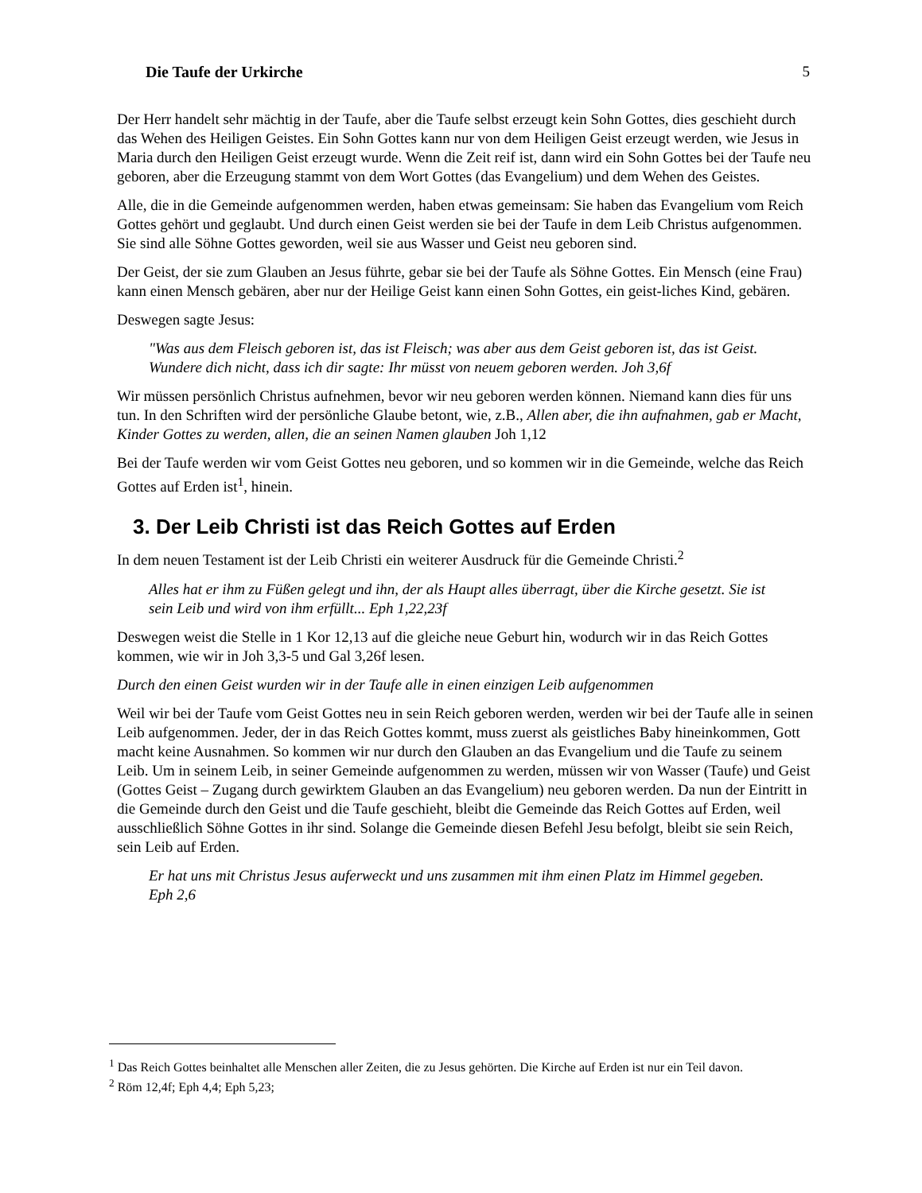Die Taufe der Urkirche 5
Der Herr handelt sehr mächtig in der Taufe, aber die Taufe selbst erzeugt kein Sohn Gottes, dies geschieht durch das Wehen des Heiligen Geistes. Ein Sohn Gottes kann nur von dem Heiligen Geist erzeugt werden, wie Jesus in Maria durch den Heiligen Geist erzeugt wurde. Wenn die Zeit reif ist, dann wird ein Sohn Gottes bei der Taufe neu geboren, aber die Erzeugung stammt von dem Wort Gottes (das Evangelium) und dem Wehen des Geistes.
Alle, die in die Gemeinde aufgenommen werden, haben etwas gemeinsam: Sie haben das Evangelium vom Reich Gottes gehört und geglaubt. Und durch einen Geist werden sie bei der Taufe in dem Leib Christus aufgenommen. Sie sind alle Söhne Gottes geworden, weil sie aus Wasser und Geist neu geboren sind.
Der Geist, der sie zum Glauben an Jesus führte, gebar sie bei der Taufe als Söhne Gottes. Ein Mensch (eine Frau) kann einen Mensch gebären, aber nur der Heilige Geist kann einen Sohn Gottes, ein geist-liches Kind, gebären.
Deswegen sagte Jesus:
"Was aus dem Fleisch geboren ist, das ist Fleisch; was aber aus dem Geist geboren ist, das ist Geist. Wundere dich nicht, dass ich dir sagte: Ihr müsst von neuem geboren werden. Joh 3,6f
Wir müssen persönlich Christus aufnehmen, bevor wir neu geboren werden können. Niemand kann dies für uns tun. In den Schriften wird der persönliche Glaube betont, wie, z.B., Allen aber, die ihn aufnahmen, gab er Macht, Kinder Gottes zu werden, allen, die an seinen Namen glauben Joh 1,12
Bei der Taufe werden wir vom Geist Gottes neu geboren, und so kommen wir in die Gemeinde, welche das Reich Gottes auf Erden ist<sup>1</sup>, hinein.
3. Der Leib Christi ist das Reich Gottes auf Erden
In dem neuen Testament ist der Leib Christi ein weiterer Ausdruck für die Gemeinde Christi.<sup>2</sup>
Alles hat er ihm zu Füßen gelegt und ihn, der als Haupt alles überragt, über die Kirche gesetzt. Sie ist sein Leib und wird von ihm erfüllt... Eph 1,22,23f
Deswegen weist die Stelle in 1 Kor 12,13 auf die gleiche neue Geburt hin, wodurch wir in das Reich Gottes kommen, wie wir in Joh 3,3-5 und Gal 3,26f lesen.
Durch den einen Geist wurden wir in der Taufe alle in einen einzigen Leib aufgenommen
Weil wir bei der Taufe vom Geist Gottes neu in sein Reich geboren werden, werden wir bei der Taufe alle in seinen Leib aufgenommen. Jeder, der in das Reich Gottes kommt, muss zuerst als geistliches Baby hineinkommen, Gott macht keine Ausnahmen. So kommen wir nur durch den Glauben an das Evangelium und die Taufe zu seinem Leib. Um in seinem Leib, in seiner Gemeinde aufgenommen zu werden, müssen wir von Wasser (Taufe) und Geist (Gottes Geist – Zugang durch gewirktem Glauben an das Evangelium) neu geboren werden. Da nun der Eintritt in die Gemeinde durch den Geist und die Taufe geschieht, bleibt die Gemeinde das Reich Gottes auf Erden, weil ausschließlich Söhne Gottes in ihr sind. Solange die Gemeinde diesen Befehl Jesu befolgt, bleibt sie sein Reich, sein Leib auf Erden.
Er hat uns mit Christus Jesus auferweckt und uns zusammen mit ihm einen Platz im Himmel gegeben. Eph 2,6
<sup>1</sup> Das Reich Gottes beinhaltet alle Menschen aller Zeiten, die zu Jesus gehörten. Die Kirche auf Erden ist nur ein Teil davon.
<sup>2</sup> Röm 12,4f; Eph 4,4; Eph 5,23;